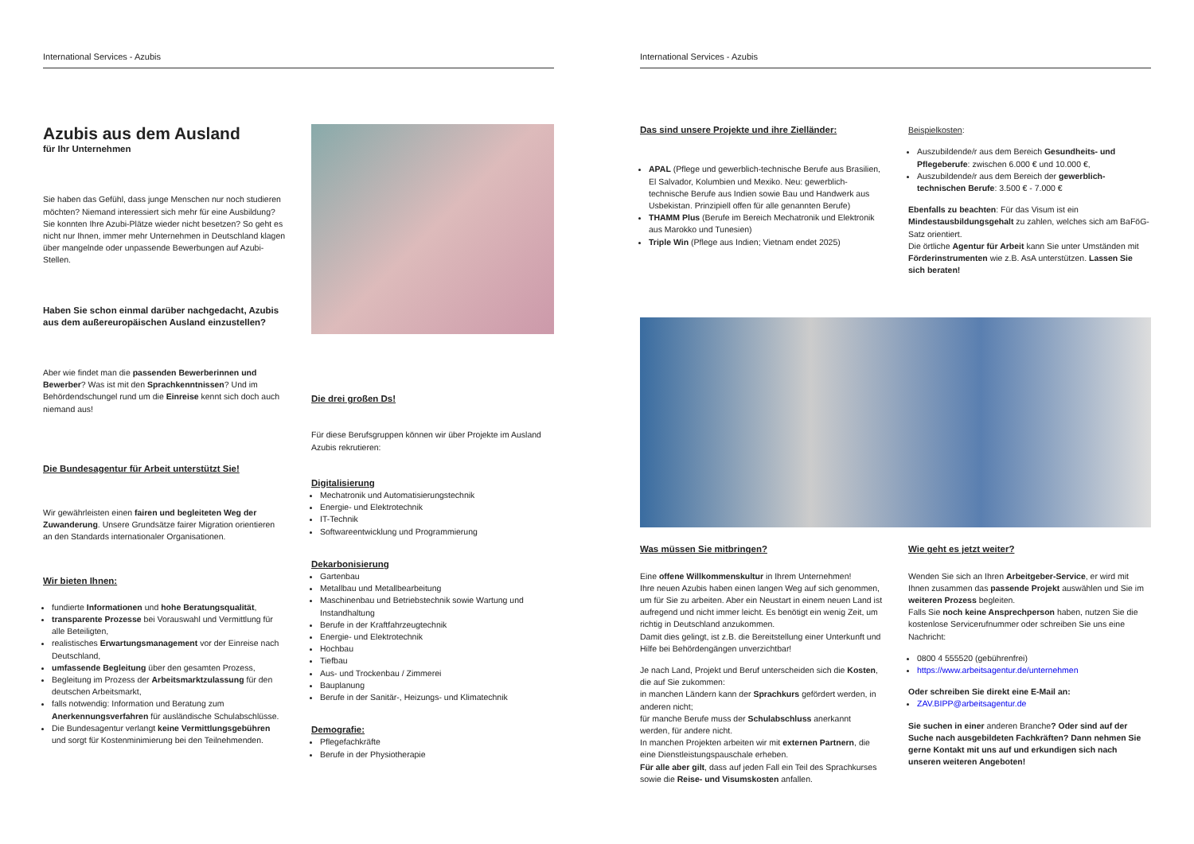International Services - Azubis
Azubis aus dem Ausland
für Ihr Unternehmen
Sie haben das Gefühl, dass junge Menschen nur noch studieren möchten? Niemand interessiert sich mehr für eine Ausbildung? Sie konnten Ihre Azubi-Plätze wieder nicht besetzen? So geht es nicht nur Ihnen, immer mehr Unternehmen in Deutschland klagen über mangelnde oder unpassende Bewerbungen auf Azubi-Stellen.
Haben Sie schon einmal darüber nachgedacht, Azubis aus dem außereuropäischen Ausland einzustellen?
Aber wie findet man die passenden Bewerberinnen und Bewerber? Was ist mit den Sprachkenntnissen? Und im Behördendschungel rund um die Einreise kennt sich doch auch niemand aus!
Die Bundesagentur für Arbeit unterstützt Sie!
Wir gewährleisten einen fairen und begleiteten Weg der Zuwanderung. Unsere Grundsätze fairer Migration orientieren an den Standards internationaler Organisationen.
Wir bieten Ihnen:
fundierte Informationen und hohe Beratungsqualität,
transparente Prozesse bei Vorauswahl und Vermittlung für alle Beteiligten,
realistisches Erwartungsmanagement vor der Einreise nach Deutschland,
umfassende Begleitung über den gesamten Prozess,
Begleitung im Prozess der Arbeitsmarktzulassung für den deutschen Arbeitsmarkt,
falls notwendig: Information und Beratung zum Anerkennungsverfahren für ausländische Schulabschlüsse.
Die Bundesagentur verlangt keine Vermittlungsgebühren und sorgt für Kostenminimierung bei den Teilnehmenden.
Die drei großen Ds!
Für diese Berufsgruppen können wir über Projekte im Ausland Azubis rekrutieren:
Digitalisierung
Mechatronik und Automatisierungstechnik
Energie- und Elektrotechnik
IT-Technik
Softwareentwicklung und Programmierung
Dekarbonisierung
Gartenbau
Metallbau und Metallbearbeitung
Maschinenbau und Betriebstechnik sowie Wartung und Instandhaltung
Berufe in der Kraftfahrzeugtechnik
Energie- und Elektrotechnik
Hochbau
Tiefbau
Aus- und Trockenbau / Zimmerei
Bauplanung
Berufe in der Sanitär-, Heizungs- und Klimatechnik
Demografie:
Pflegefachkräfte
Berufe in der Physiotherapie
International Services - Azubis
Das sind unsere Projekte und ihre Zielländer:
APAL (Pflege und gewerblich-technische Berufe aus Brasilien, El Salvador, Kolumbien und Mexiko. Neu: gewerblich-technische Berufe aus Indien sowie Bau und Handwerk aus Usbekistan. Prinzipiell offen für alle genannten Berufe)
THAMM Plus (Berufe im Bereich Mechatronik und Elektronik aus Marokko und Tunesien)
Triple Win (Pflege aus Indien; Vietnam endet 2025)
Beispielkosten:
Auszubildende/r aus dem Bereich Gesundheits- und Pflegeberufe: zwischen 6.000 € und 10.000 €,
Auszubildende/r aus dem Bereich der gewerblich-technischen Berufe: 3.500 € - 7.000 €
Ebenfalls zu beachten: Für das Visum ist ein Mindestausbildungsgehalt zu zahlen, welches sich am BaFöG-Satz orientiert.
Die örtliche Agentur für Arbeit kann Sie unter Umständen mit Förderinstrumenten wie z.B. AsA unterstützen. Lassen Sie sich beraten!
Was müssen Sie mitbringen?
Eine offene Willkommenskultur in Ihrem Unternehmen!
Ihre neuen Azubis haben einen langen Weg auf sich genommen, um für Sie zu arbeiten. Aber ein Neustart in einem neuen Land ist aufregend und nicht immer leicht. Es benötigt ein wenig Zeit, um richtig in Deutschland anzukommen.
Damit dies gelingt, ist z.B. die Bereitstellung einer Unterkunft und Hilfe bei Behördengängen unverzichtbar!
Je nach Land, Projekt und Beruf unterscheiden sich die Kosten, die auf Sie zukommen:
in manchen Ländern kann der Sprachkurs gefördert werden, in anderen nicht;
für manche Berufe muss der Schulabschluss anerkannt werden, für andere nicht.
In manchen Projekten arbeiten wir mit externen Partnern, die eine Dienstleistungspauschale erheben.
Für alle aber gilt, dass auf jeden Fall ein Teil des Sprachkurses sowie die Reise- und Visumskosten anfallen.
Wie geht es jetzt weiter?
Wenden Sie sich an Ihren Arbeitgeber-Service, er wird mit Ihnen zusammen das passende Projekt auswählen und Sie im weiteren Prozess begleiten.
Falls Sie noch keine Ansprechperson haben, nutzen Sie die kostenlose Servicerufnummer oder schreiben Sie uns eine Nachricht:
0800 4 555520 (gebührenfrei)
https://www.arbeitsagentur.de/unternehmen
Oder schreiben Sie direkt eine E-Mail an:
ZAV.BIPP@arbeitsagentur.de
Sie suchen in einer anderen Branche? Oder sind auf der Suche nach ausgebildeten Fachkräften? Dann nehmen Sie gerne Kontakt mit uns auf und erkundigen sich nach unseren weiteren Angeboten!